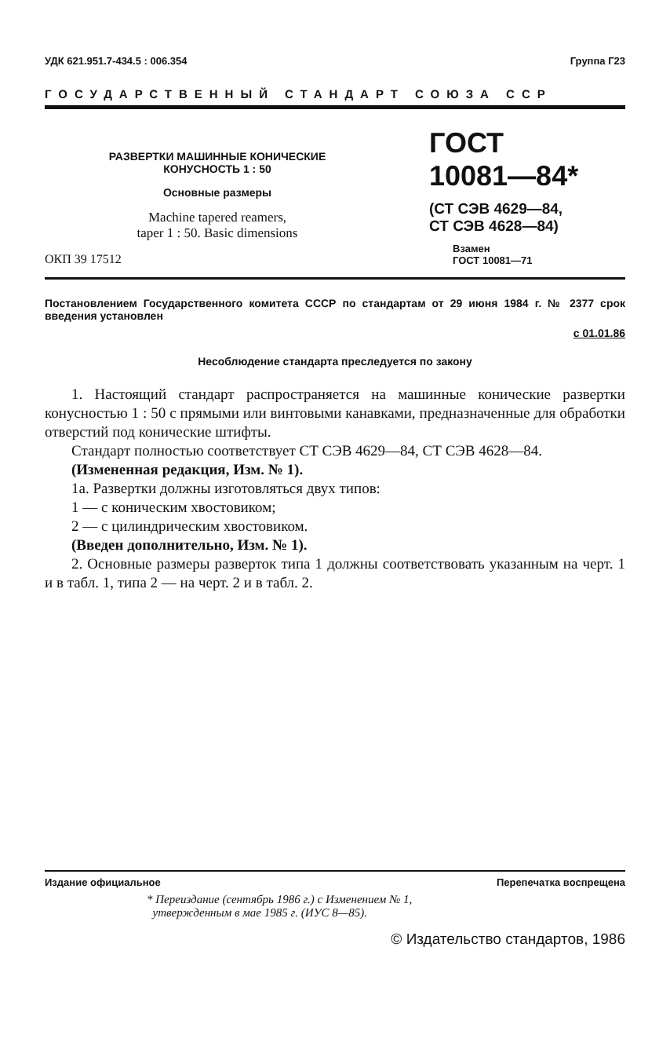УДК 621.951.7-434.5 : 006.354 Группа Г23
ГОСУДАРСТВЕННЫЙ СТАНДАРТ СОЮЗА ССР
РАЗВЕРТКИ МАШИННЫЕ КОНИЧЕСКИЕ
КОНУСНОСТЬ 1 : 50
Основные размеры
Machine tapered reamers,
taper 1 : 50. Basic dimensions
ОКП 39 17512
ГОСТ
10081—84*
(СТ СЭВ 4629—84,
СТ СЭВ 4628—84)
Взамен
ГОСТ 10081—71
Постановлением Государственного комитета СССР по стандартам от 29 июня 1984 г. № 2377 срок введения установлен
с 01.01.86
Несоблюдение стандарта преследуется по закону
1. Настоящий стандарт распространяется на машинные конические развертки конусностью 1 : 50 с прямыми или винтовыми канавками, предназначенные для обработки отверстий под конические штифты.
Стандарт полностью соответствует СТ СЭВ 4629—84, СТ СЭВ 4628—84.
(Измененная редакция, Изм. № 1).
1а. Развертки должны изготовляться двух типов:
1 — с коническим хвостовиком;
2 — с цилиндрическим хвостовиком.
(Введен дополнительно, Изм. № 1).
2. Основные размеры разверток типа 1 должны соответствовать указанным на черт. 1 и в табл. 1, типа 2 — на черт. 2 и в табл. 2.
Издание официальное Перепечатка воспрещена
* Переиздание (сентябрь 1986 г.) с Изменением № 1,
утвержденным в мае 1985 г. (ИУС 8—85).
© Издательство стандартов, 1986